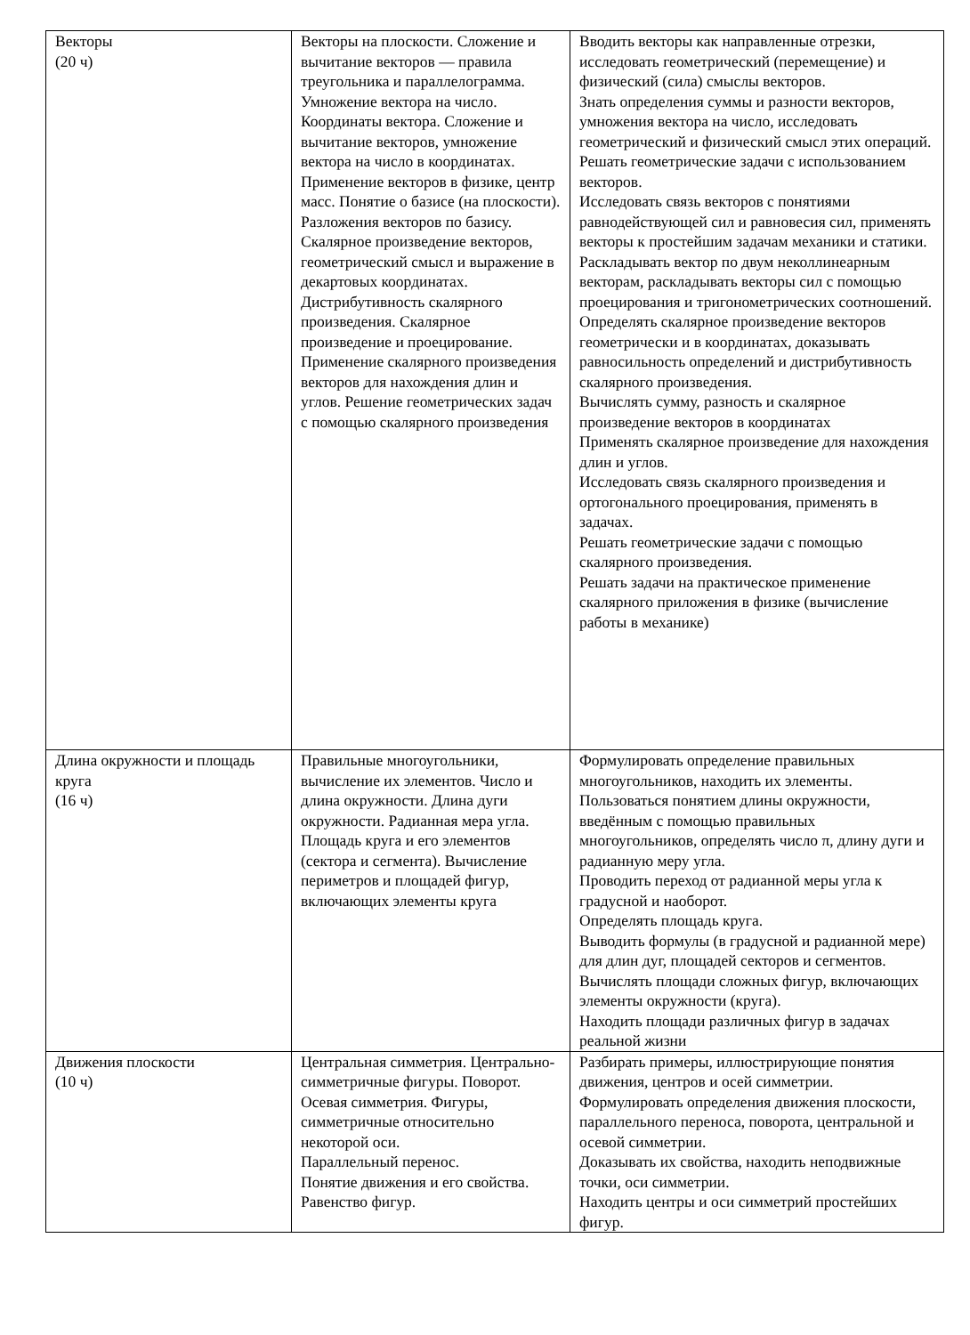| Векторы (20 ч) | Векторы на плоскости. Сложение и вычитание векторов — правила треугольника и параллелограмма. Умножение вектора на число. Координаты вектора. Сложение и вычитание векторов, умножение вектора на число в координатах. Применение векторов в физике, центр масс. Понятие о базисе (на плоскости). Разложения векторов по базису. Скалярное произведение векторов, геометрический смысл и выражение в декартовых координатах. Дистрибутивность скалярного произведения. Скалярное произведение и проецирование. Применение скалярного произведения векторов для нахождения длин и углов. Решение геометрических задач с помощью скалярного произведения | Вводить векторы как направленные отрезки, исследовать геометрический (перемещение) и физический (сила) смыслы векторов. Знать определения суммы и разности векторов, умножения вектора на число, исследовать геометрический и физический смысл этих операций. Решать геометрические задачи с использованием векторов. Исследовать связь векторов с понятиями равнодействующей сил и равновесия сил, применять векторы к простейшим задачам механики и статики. Раскладывать вектор по двум неколлинеарным векторам, раскладывать векторы сил с помощью проецирования и тригонометрических соотношений. Определять скалярное произведение векторов геометрически и в координатах, доказывать равносильность определений и дистрибутивность скалярного произведения. Вычислять сумму, разность и скалярное произведение векторов в координатах Применять скалярное произведение для нахождения длин и углов. Исследовать связь скалярного произведения и ортогонального проецирования, применять в задачах. Решать геометрические задачи с помощью скалярного произведения. Решать задачи на практическое применение скалярного приложения в физике (вычисление работы в механике) |
| Длина окружности и площадь круга (16 ч) | Правильные многоугольники, вычисление их элементов. Число и длина окружности. Длина дуги окружности. Радианная мера угла. Площадь круга и его элементов (сектора и сегмента). Вычисление периметров и площадей фигур, включающих элементы круга | Формулировать определение правильных многоугольников, находить их элементы. Пользоваться понятием длины окружности, введённым с помощью правильных многоугольников, определять число π, длину дуги и радианную меру угла. Проводить переход от радианной меры угла к градусной и наоборот. Определять площадь круга. Выводить формулы (в градусной и радианной мере) для длин дуг, площадей секторов и сегментов. Вычислять площади сложных фигур, включающих элементы окружности (круга). Находить площади различных фигур в задачах реальной жизни |
| Движения плоскости (10 ч) | Центральная симметрия. Центрально-симметричные фигуры. Поворот. Осевая симметрия. Фигуры, симметричные относительно некоторой оси. Параллельный перенос. Понятие движения и его свойства. Равенство фигур. | Разбирать примеры, иллюстрирующие понятия движения, центров и осей симметрии. Формулировать определения движения плоскости, параллельного переноса, поворота, центральной и осевой симметрии. Доказывать их свойства, находить неподвижные точки, оси симметрии. Находить центры и оси симметрий простейших фигур. |